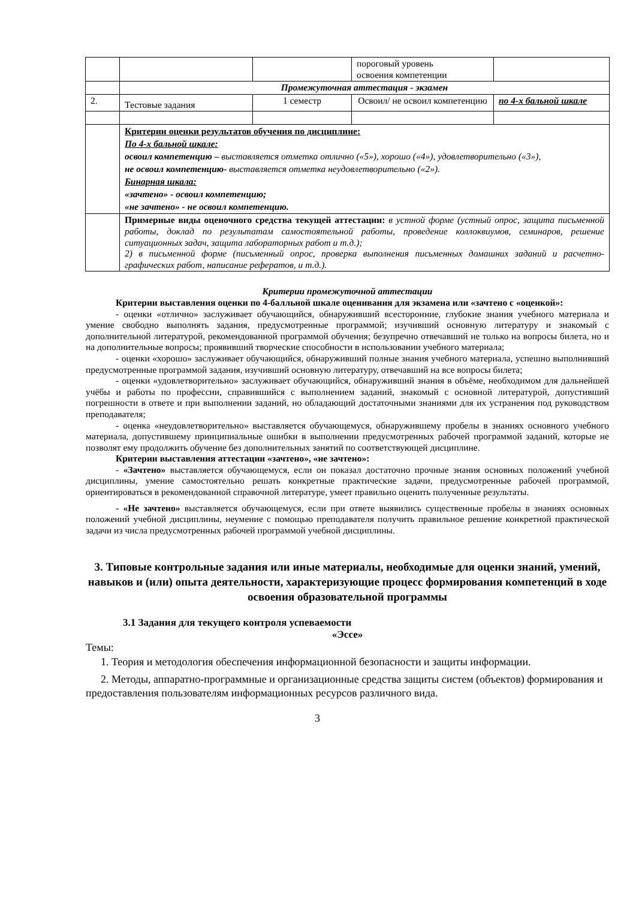| | | | пороговый уровень освоения компетенции | |
| | Промежуточная аттестация - экзамен | | | |
| 2. | Тестовые задания | 1 семестр | Освоил/ не освоил компетенцию | по 4-х бальной шкале |
| | Критерии оценки результатов обучения по дисциплине: По 4-х бальной шкале: освоил компетенцию – выставляется отметка отлично («5»), хорошо («4»), удовлетворительно («3»), не освоил компетенцию- выставляется отметка неудовлетворительно («2»). Бинарная шкала: «зачтено» - освоил компетенцию; «не зачтено» - не освоил компетенцию. | | | |
| | Примерные виды оценочного средства текущей аттестации: в устной форме (устный опрос, защита письменной работы, доклад по результатам самостоятельной работы, проведение коллоквиумов, семинаров, решение ситуационных задач, защита лабораторных работ и т.д.); 2) в письменной форме (письменный опрос, проверка выполнения письменных домашних заданий и расчетно-графических работ, написание рефератов, и т.д.). | | | |
Критерии промежуточной аттестации
Критерии выставления оценки по 4-балльной шкале оценивания для экзамена или «зачтено с «оценкой»:
- оценки «отлично» заслуживает обучающийся, обнаруживший всесторонние, глубокие знания учебного материала и умение свободно выполнять задания, предусмотренные программой; изучивший основную литературу и знакомый с дополнительной литературой, рекомендованной программой обучения; безупречно отвечавший не только на вопросы билета, но и на дополнительные вопросы; проявивший творческие способности в использовании учебного материала;
- оценки «хорошо» заслуживает обучающийся, обнаруживший полные знания учебного материала, успешно выполнивший предусмотренные программой задания, изучивший основную литературу, отвечавший на все вопросы билета;
- оценки «удовлетворительно» заслуживает обучающийся, обнаруживший знания в объёме, необходимом для дальнейшей учёбы и работы по профессии, справившийся с выполнением заданий, знакомый с основной литературой, допустивший погрешности в ответе и при выполнении заданий, но обладающий достаточными знаниями для их устранения под руководством преподавателя;
- оценка «неудовлетворительно» выставляется обучающемуся, обнаружившему пробелы в знаниях основного учебного материала, допустившему принципиальные ошибки в выполнении предусмотренных рабочей программой заданий, которые не позволят ему продолжить обучение без дополнительных занятий по соответствующей дисциплине.
Критерии выставления аттестации «зачтено», «не зачтено»:
- «Зачтено» выставляется обучающемуся, если он показал достаточно прочные знания основных положений учебной дисциплины, умение самостоятельно решать конкретные практические задачи, предусмотренные рабочей программой, ориентироваться в рекомендованной справочной литературе, умеет правильно оценить полученные результаты.
- «Не зачтено» выставляется обучающемуся, если при ответе выявились существенные пробелы в знаниях основных положений учебной дисциплины, неумение с помощью преподавателя получить правильное решение конкретной практической задачи из числа предусмотренных рабочей программой учебной дисциплины.
3. Типовые контрольные задания или иные материалы, необходимые для оценки знаний, умений, навыков и (или) опыта деятельности, характеризующие процесс формирования компетенций в ходе освоения образовательной программы
3.1 Задания для текущего контроля успеваемости
«Эссе»
Темы:
1. Теория и методология обеспечения информационной безопасности и защиты информации.
2. Методы, аппаратно-программные и организационные средства защиты систем (объектов) формирования и предоставления пользователям информационных ресурсов различного вида.
3